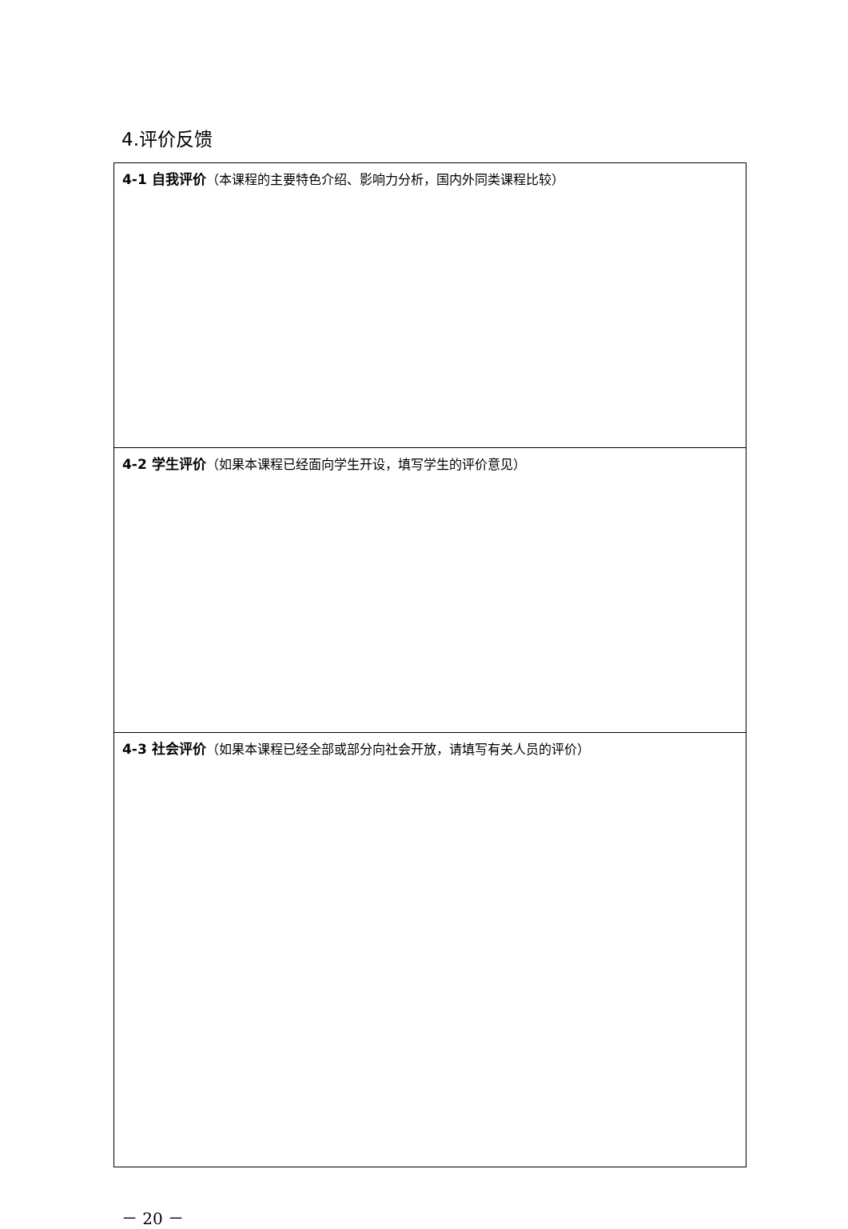4.评价反馈
| 4-1 自我评价 （本课程的主要特色介绍、影响力分析，国内外同类课程比较） |
| 4-2 学生评价 （如果本课程已经面向学生开设，填写学生的评价意见） |
| 4-3 社会评价 （如果本课程已经全部或部分向社会开放，请填写有关人员的评价） |
－ 20 －